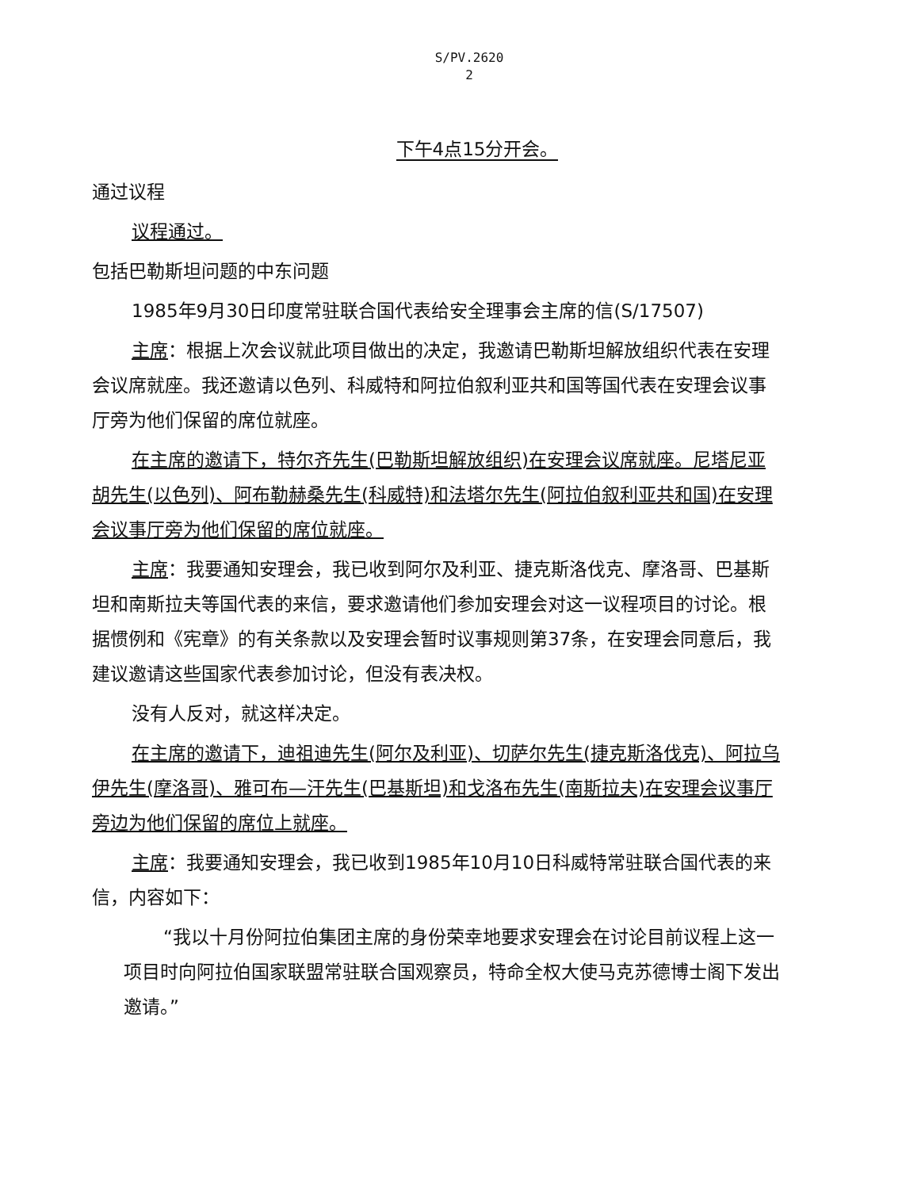S/PV.2620
2
下午4点15分开会。
通过议程
议程通过。
包括巴勒斯坦问题的中东问题
1985年9月30日印度常驻联合国代表给安全理事会主席的信(S/17507)
主席：根据上次会议就此项目做出的决定，我邀请巴勒斯坦解放组织代表在安理会议席就座。我还邀请以色列、科威特和阿拉伯叙利亚共和国等国代表在安理会议事厅旁为他们保留的席位就座。
在主席的邀请下，特尔齐先生(巴勒斯坦解放组织)在安理会议席就座。尼塔尼亚胡先生(以色列)、阿布勒赫桑先生(科威特)和法塔尔先生(阿拉伯叙利亚共和国)在安理会议事厅旁为他们保留的席位就座。
主席：我要通知安理会，我已收到阿尔及利亚、捷克斯洛伐克、摩洛哥、巴基斯坦和南斯拉夫等国代表的来信，要求邀请他们参加安理会对这一议程项目的讨论。根据惯例和《宪章》的有关条款以及安理会暂时议事规则第37条，在安理会同意后，我建议邀请这些国家代表参加讨论，但没有表决权。
没有人反对，就这样决定。
在主席的邀请下，迪祖迪先生(阿尔及利亚)、切萨尔先生(捷克斯洛伐克)、阿拉乌伊先生(摩洛哥)、雅可布—汗先生(巴基斯坦)和戈洛布先生(南斯拉夫)在安理会议事厅旁边为他们保留的席位上就座。
主席：我要通知安理会，我已收到1985年10月10日科威特常驻联合国代表的来信，内容如下：
“我以十月份阿拉伯集团主席的身份荣幸地要求安理会在讨论目前议程上这一项目时向阿拉伯国家联盟常驻联合国观察员，特命全权大使马克苏德博士阁下发出邀请。”